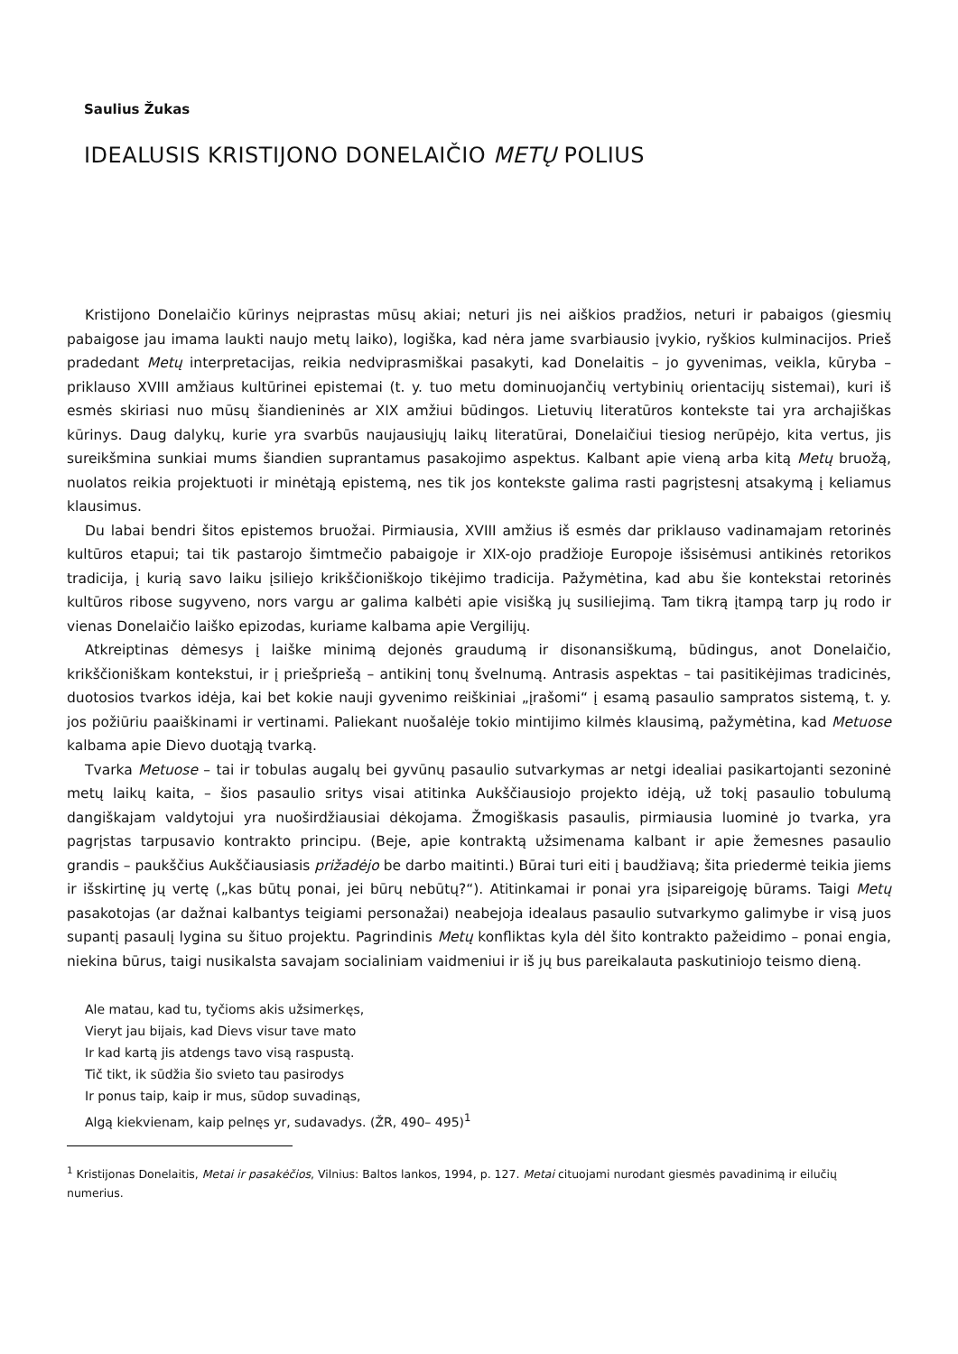Saulius Žukas
IDEALUSIS KRISTIJONO DONELAIČIO METŲ POLIUS
Kristijono Donelaičio kūrinys neįprastas mūsų akiai; neturi jis nei aiškios pradžios, neturi ir pabaigos (giesmių pabaigose jau imama laukti naujo metų laiko), logiška, kad nėra jame svarbiausio įvykio, ryškios kulminacijos. Prieš pradedant Metų interpretacijas, reikia nedviprasmiškai pasakyti, kad Donelaitis – jo gyvenimas, veikla, kūryba – priklauso XVIII amžiaus kultūrinei epistemai (t. y. tuo metu dominuojančių vertybinių orientacijų sistemai), kuri iš esmės skiriasi nuo mūsų šiandieninės ar XIX amžiui būdingos. Lietuvių literatūros kontekste tai yra archajiškas kūrinys. Daug dalykų, kurie yra svarbūs naujausiųjų laikų literatūrai, Donelaičiui tiesiog nerūpėjo, kita vertus, jis sureikšmina sunkiai mums šiandien suprantamus pasakojimo aspektus. Kalbant apie vieną arba kitą Metų bruožą, nuolatos reikia projektuoti ir minėtąją epistemą, nes tik jos kontekste galima rasti pagrįstesnį atsakymą į keliamus klausimus.
Du labai bendri šitos epistemos bruožai. Pirmiausia, XVIII amžius iš esmės dar priklauso vadinamajam retorinės kultūros etapui; tai tik pastarojo šimtmečio pabaigoje ir XIX-ojo pradžioje Europoje išsisėmusi antikinės retorikos tradicija, į kurią savo laiku įsiliejo krikščioniškojo tikėjimo tradicija. Pažymėtina, kad abu šie kontekstai retorinės kultūros ribose sugyveno, nors vargu ar galima kalbėti apie visišką jų susiliejimą. Tam tikrą įtampą tarp jų rodo ir vienas Donelaičio laiško epizodas, kuriame kalbama apie Vergilijų.
Atkreiptinas dėmesys į laiške minimą dejonės graudumą ir disonansiškumą, būdingus, anot Donelaičio, krikščioniškam kontekstui, ir į priešpriešą – antikinį tonų švelnumą. Antrasis aspektas – tai pasitikėjimas tradicinės, duotosios tvarkos idėja, kai bet kokie nauji gyvenimo reiškiniai „įrašomi“ į esamą pasaulio sampratos sistemą, t. y. jos požiūriu paaiškinami ir vertinami. Paliekant nuošalėje tokio mintijimo kilmės klausimą, pažymėtina, kad Metuose kalbama apie Dievo duotąją tvarką.
Tvarka Metuose – tai ir tobulas augalų bei gyvūnų pasaulio sutvarkymas ar netgi idealiai pasikartojanti sezoninė metų laikų kaita, – šios pasaulio sritys visai atitinka Aukščiausiojo projekto idėją, už tokį pasaulio tobulumą dangiškajam valdytojui yra nuoširdžiausiai dėkojama. Žmogiškasis pasaulis, pirmiausia luominė jo tvarka, yra pagrįstas tarpusavio kontrakto principu. (Beje, apie kontraktą užsimenama kalbant ir apie žemesnes pasaulio grandis – paukščius Aukščiausiasis prižadėjo be darbo maitinti.) Būrai turi eiti į baudžiavą; šita priedermė teikia jiems ir išskirtinę jų vertę („kas būtų ponai, jei būrų nebūtų?“). Atitinkamai ir ponai yra įsipareigoję būrams. Taigi Metų pasakotojas (ar dažnai kalbantys teigiami personažai) neabejoja idealaus pasaulio sutvarkymo galimybe ir visą juos supantį pasaulį lygina su šituo projektu. Pagrindinis Metų konfliktas kyla dėl šito kontrakto pažeidimo – ponai engia, niekina būrus, taigi nusikalsta savajam socialiniam vaidmeniui ir iš jų bus pareikalauta paskutiniojo teismo dieną.
Ale matau, kad tu, tyčioms akis užsimerkęs,
Vieryt jau bijais, kad Dievs visur tave mato
Ir kad kartą jis atdengs tavo visą raspustą.
Tič tikt, ik sūdžia šio svieto tau pasirodys
Ir ponus taip, kaip ir mus, sūdop suvadinąs,
Algą kiekvienam, kaip pelnęs yr, sudavadys. (ŽR, 490– 495)<sup>1</sup>
<sup>1</sup> Kristijonas Donelaitis, Metai ir pasakėčios, Vilnius: Baltos lankos, 1994, p. 127. Metai cituojami nurodant giesmės pavadinimą ir eilučių numerius.